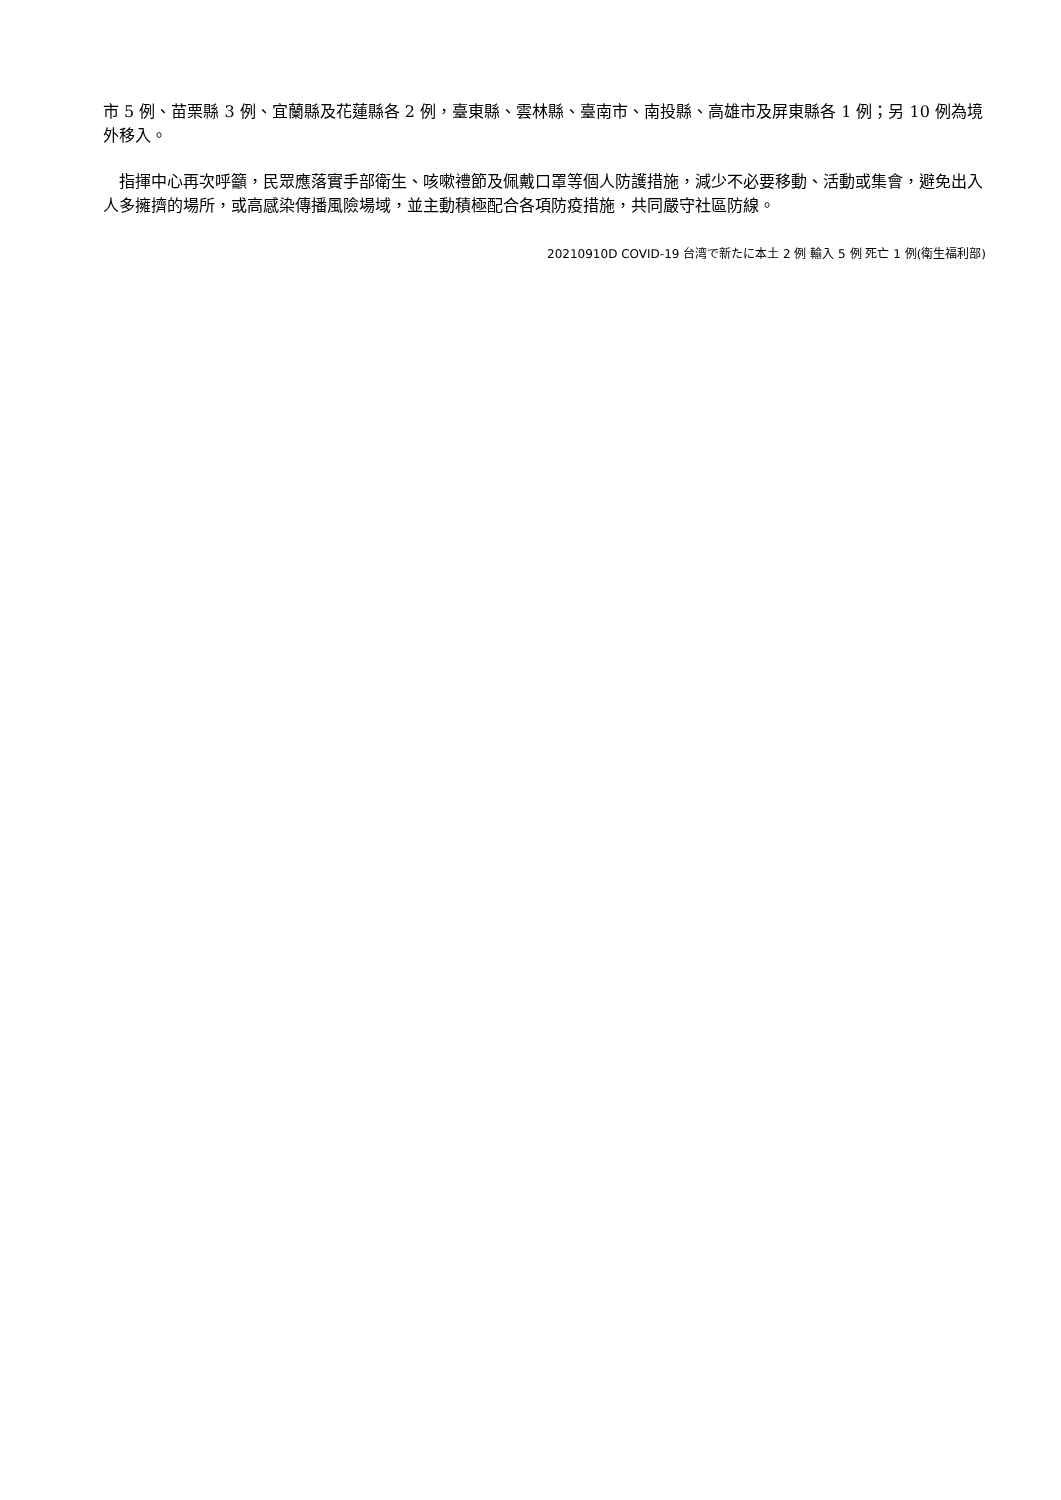市 5 例、苗栗縣 3 例、宜蘭縣及花蓮縣各 2 例，臺東縣、雲林縣、臺南市、南投縣、高雄市及屏東縣各 1 例；另 10 例為境外移入。
　指揮中心再次呼籲，民眾應落實手部衛生、咳嗽禮節及佩戴口罩等個人防護措施，減少不必要移動、活動或集會，避免出入人多擁擠的場所，或高感染傳播風險場域，並主動積極配合各項防疫措施，共同嚴守社區防線。
20210910D COVID-19 台湾で新たに本土 2 例 輸入 5 例 死亡 1 例(衛生福利部)